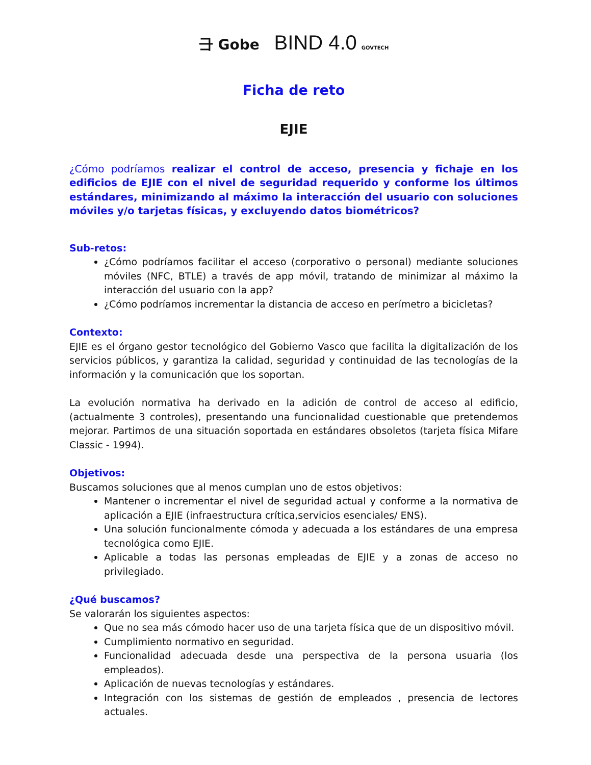⺕ Gobe BIND 4.0 GOVTECH
Ficha de reto
EJIE
¿Cómo podríamos realizar el control de acceso, presencia y fichaje en los edificios de EJIE con el nivel de seguridad requerido y conforme los últimos estándares, minimizando al máximo la interacción del usuario con soluciones móviles y/o tarjetas físicas, y excluyendo datos biométricos?
Sub-retos:
¿Cómo podríamos facilitar el acceso (corporativo o personal) mediante soluciones móviles (NFC, BTLE) a través de app móvil, tratando de minimizar al máximo la interacción del usuario con la app?
¿Cómo podríamos incrementar la distancia de acceso en perímetro a bicicletas?
Contexto:
EJIE es el órgano gestor tecnológico del Gobierno Vasco que facilita la digitalización de los servicios públicos, y garantiza la calidad, seguridad y continuidad de las tecnologías de la información y la comunicación que los soportan.
La evolución normativa ha derivado en la adición de control de acceso al edificio, (actualmente 3 controles), presentando una funcionalidad cuestionable que pretendemos mejorar. Partimos de una situación soportada en estándares obsoletos (tarjeta física Mifare Classic - 1994).
Objetivos:
Buscamos soluciones que al menos cumplan uno de estos objetivos:
Mantener o incrementar el nivel de seguridad actual y conforme a la normativa de aplicación a EJIE (infraestructura crítica,servicios esenciales/ ENS).
Una solución funcionalmente cómoda y adecuada a los estándares de una empresa tecnológica como EJIE.
Aplicable a todas las personas empleadas de EJIE y a zonas de acceso no privilegiado.
¿Qué buscamos?
Se valorarán los siguientes aspectos:
Que no sea más cómodo hacer uso de una tarjeta física que de un dispositivo móvil.
Cumplimiento normativo en seguridad.
Funcionalidad adecuada desde una perspectiva de la persona usuaria (los empleados).
Aplicación de nuevas tecnologías y estándares.
Integración con los sistemas de gestión de empleados , presencia de lectores actuales.